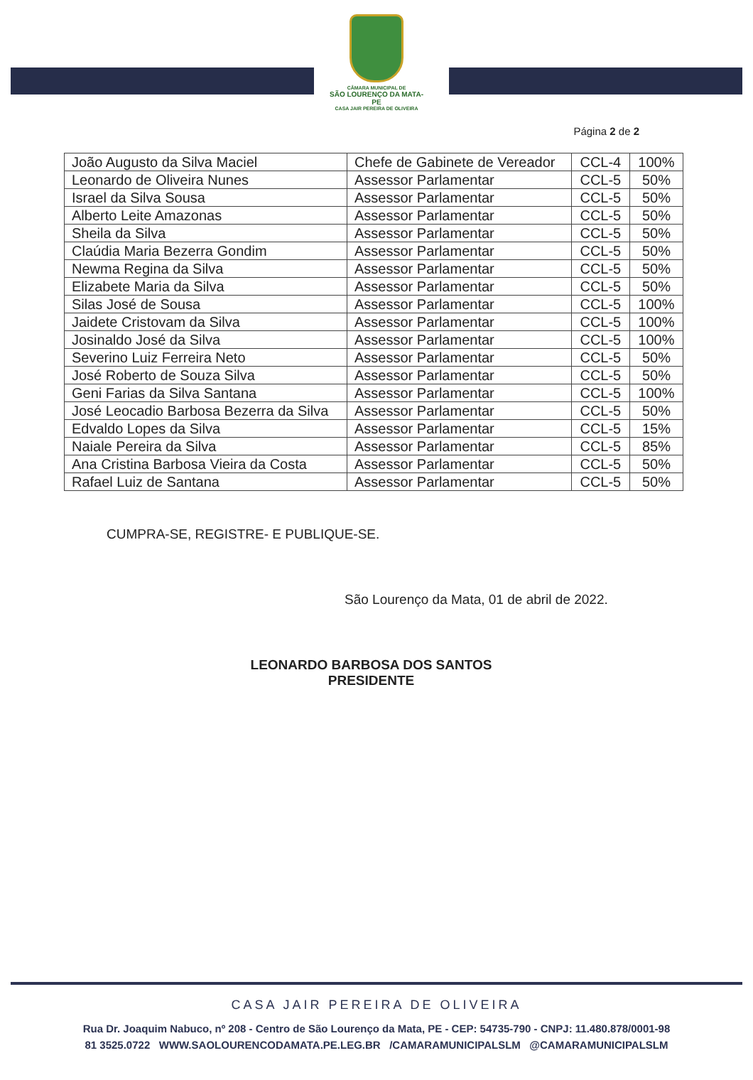CÂMARA MUNICIPAL DE
SÃO LOURENÇO DA MATA-PE
CASA JAIR PEREIRA DE OLIVEIRA
Página 2 de 2
| João Augusto da Silva Maciel | Chefe de Gabinete de Vereador | CCL-4 | 100% |
| Leonardo de Oliveira Nunes | Assessor Parlamentar | CCL-5 | 50% |
| Israel da Silva Sousa | Assessor Parlamentar | CCL-5 | 50% |
| Alberto Leite Amazonas | Assessor Parlamentar | CCL-5 | 50% |
| Sheila da Silva | Assessor Parlamentar | CCL-5 | 50% |
| Claúdia Maria Bezerra Gondim | Assessor Parlamentar | CCL-5 | 50% |
| Newma Regina da Silva | Assessor Parlamentar | CCL-5 | 50% |
| Elizabete Maria da Silva | Assessor Parlamentar | CCL-5 | 50% |
| Silas José de Sousa | Assessor Parlamentar | CCL-5 | 100% |
| Jaidete Cristovam da Silva | Assessor Parlamentar | CCL-5 | 100% |
| Josinaldo José da Silva | Assessor Parlamentar | CCL-5 | 100% |
| Severino Luiz Ferreira Neto | Assessor Parlamentar | CCL-5 | 50% |
| José Roberto de Souza Silva | Assessor Parlamentar | CCL-5 | 50% |
| Geni Farias da Silva Santana | Assessor Parlamentar | CCL-5 | 100% |
| José Leocadio Barbosa Bezerra da Silva | Assessor Parlamentar | CCL-5 | 50% |
| Edvaldo Lopes da Silva | Assessor Parlamentar | CCL-5 | 15% |
| Naiale Pereira da Silva | Assessor Parlamentar | CCL-5 | 85% |
| Ana Cristina Barbosa Vieira da Costa | Assessor Parlamentar | CCL-5 | 50% |
| Rafael Luiz de Santana | Assessor Parlamentar | CCL-5 | 50% |
CUMPRA-SE, REGISTRE- E PUBLIQUE-SE.
São Lourenço da Mata, 01 de abril de 2022.
LEONARDO BARBOSA DOS SANTOS
PRESIDENTE
CASA JAIR PEREIRA DE OLIVEIRA
Rua Dr. Joaquim Nabuco, nº 208 - Centro de São Lourenço da Mata, PE - CEP: 54735-790 - CNPJ: 11.480.878/0001-98
81 3525.0722 WWW.SAOLOURENCODAMATA.PE.LEG.BR /CAMARAMUNICIPALSLM @CAMARAMUNICIPALSLM